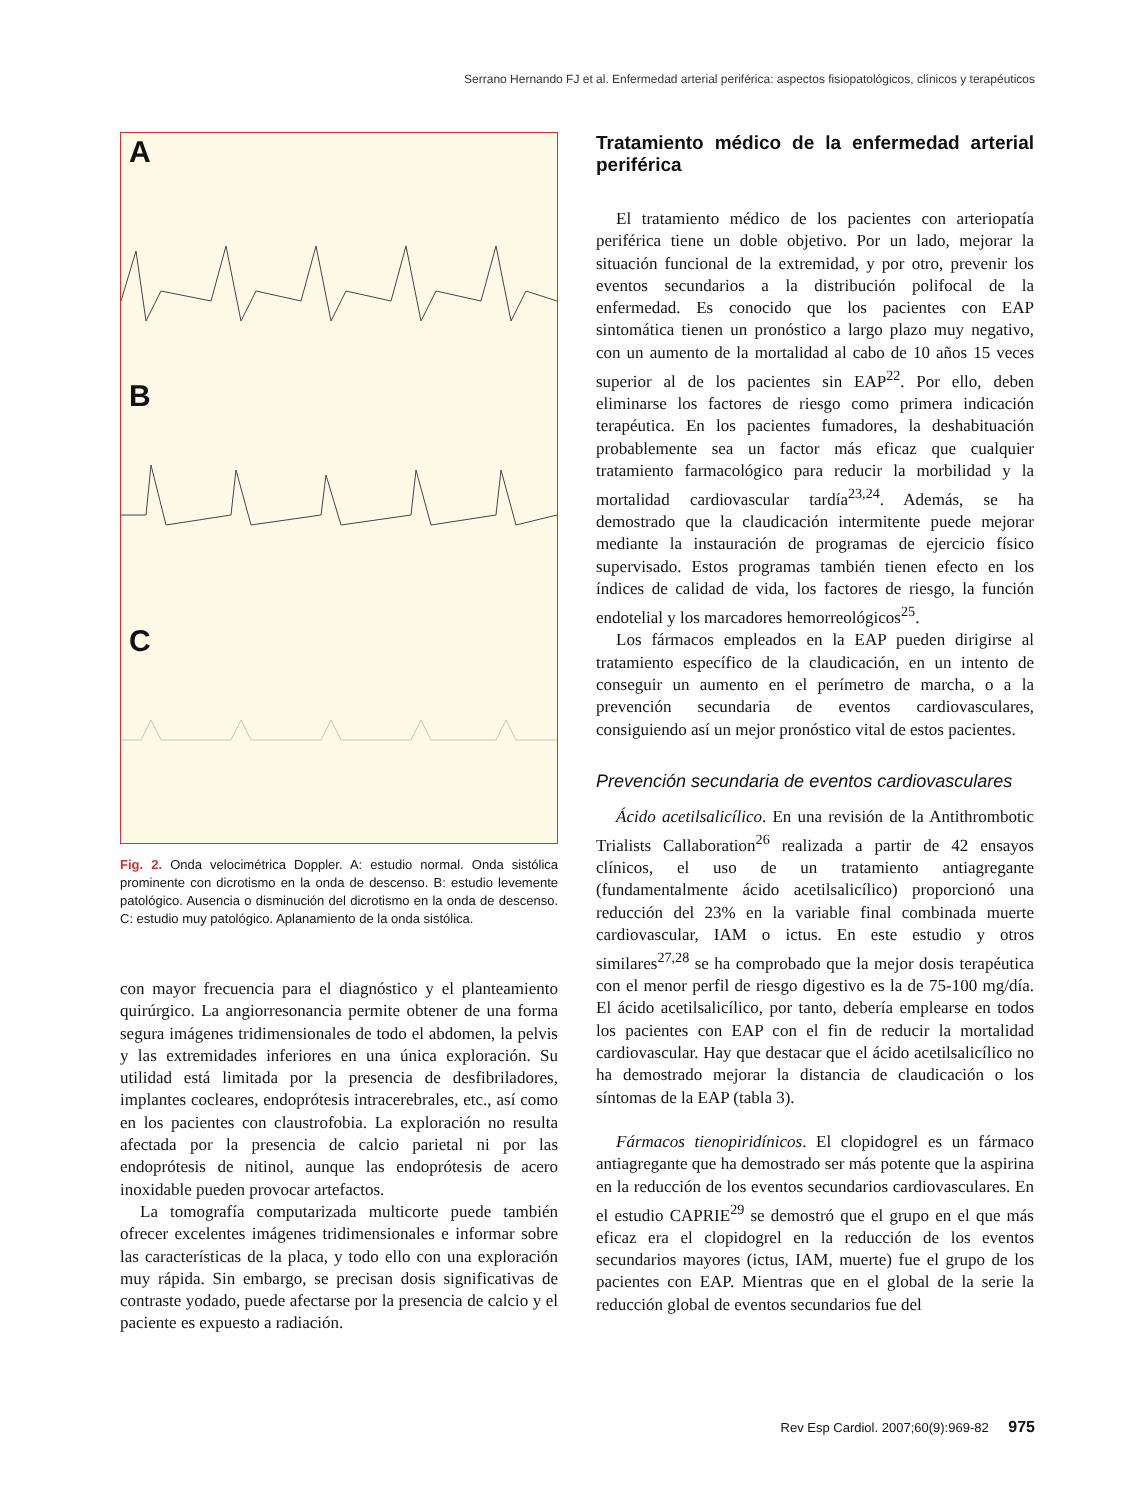Serrano Hernando FJ et al. Enfermedad arterial periférica: aspectos fisiopatológicos, clínicos y terapéuticos
A
B
C
Fig. 2. Onda velocimétrica Doppler. A: estudio normal. Onda sistólica prominente con dicrotismo en la onda de descenso. B: estudio levemente patológico. Ausencia o disminución del dicrotismo en la onda de descenso. C: estudio muy patológico. Aplanamiento de la onda sistólica.
con mayor frecuencia para el diagnóstico y el planteamiento quirúrgico. La angiorresonancia permite obtener de una forma segura imágenes tridimensionales de todo el abdomen, la pelvis y las extremidades inferiores en una única exploración. Su utilidad está limitada por la presencia de desfibriladores, implantes cocleares, endoprótesis intracerebrales, etc., así como en los pacientes con claustrofobia. La exploración no resulta afectada por la presencia de calcio parietal ni por las endoprótesis de nitinol, aunque las endoprótesis de acero inoxidable pueden provocar artefactos.
La tomografía computarizada multicorte puede también ofrecer excelentes imágenes tridimensionales e informar sobre las características de la placa, y todo ello con una exploración muy rápida. Sin embargo, se precisan dosis significativas de contraste yodado, puede afectarse por la presencia de calcio y el paciente es expuesto a radiación.
Tratamiento médico de la enfermedad arterial periférica
El tratamiento médico de los pacientes con arteriopatía periférica tiene un doble objetivo. Por un lado, mejorar la situación funcional de la extremidad, y por otro, prevenir los eventos secundarios a la distribución polifocal de la enfermedad. Es conocido que los pacientes con EAP sintomática tienen un pronóstico a largo plazo muy negativo, con un aumento de la mortalidad al cabo de 10 años 15 veces superior al de los pacientes sin EAP<sup>22</sup>. Por ello, deben eliminarse los factores de riesgo como primera indicación terapéutica. En los pacientes fumadores, la deshabituación probablemente sea un factor más eficaz que cualquier tratamiento farmacológico para reducir la morbilidad y la mortalidad cardiovascular tardía<sup>23,24</sup>. Además, se ha demostrado que la claudicación intermitente puede mejorar mediante la instauración de programas de ejercicio físico supervisado. Estos programas también tienen efecto en los índices de calidad de vida, los factores de riesgo, la función endotelial y los marcadores hemorreológicos<sup>25</sup>.
Los fármacos empleados en la EAP pueden dirigirse al tratamiento específico de la claudicación, en un intento de conseguir un aumento en el perímetro de marcha, o a la prevención secundaria de eventos cardiovasculares, consiguiendo así un mejor pronóstico vital de estos pacientes.
Prevención secundaria de eventos cardiovasculares
Ácido acetilsalicílico. En una revisión de la Antithrombotic Trialists Callaboration<sup>26</sup> realizada a partir de 42 ensayos clínicos, el uso de un tratamiento antiagregante (fundamentalmente ácido acetilsalicílico) proporcionó una reducción del 23% en la variable final combinada muerte cardiovascular, IAM o ictus. En este estudio y otros similares<sup>27,28</sup> se ha comprobado que la mejor dosis terapéutica con el menor perfil de riesgo digestivo es la de 75-100 mg/día. El ácido acetilsalicílico, por tanto, debería emplearse en todos los pacientes con EAP con el fin de reducir la mortalidad cardiovascular. Hay que destacar que el ácido acetilsalicílico no ha demostrado mejorar la distancia de claudicación o los síntomas de la EAP (tabla 3).
Fármacos tienopiridínicos. El clopidogrel es un fármaco antiagregante que ha demostrado ser más potente que la aspirina en la reducción de los eventos secundarios cardiovasculares. En el estudio CAPRIE<sup>29</sup> se demostró que el grupo en el que más eficaz era el clopidogrel en la reducción de los eventos secundarios mayores (ictus, IAM, muerte) fue el grupo de los pacientes con EAP. Mientras que en el global de la serie la reducción global de eventos secundarios fue del
Rev Esp Cardiol. 2007;60(9):969-82 975